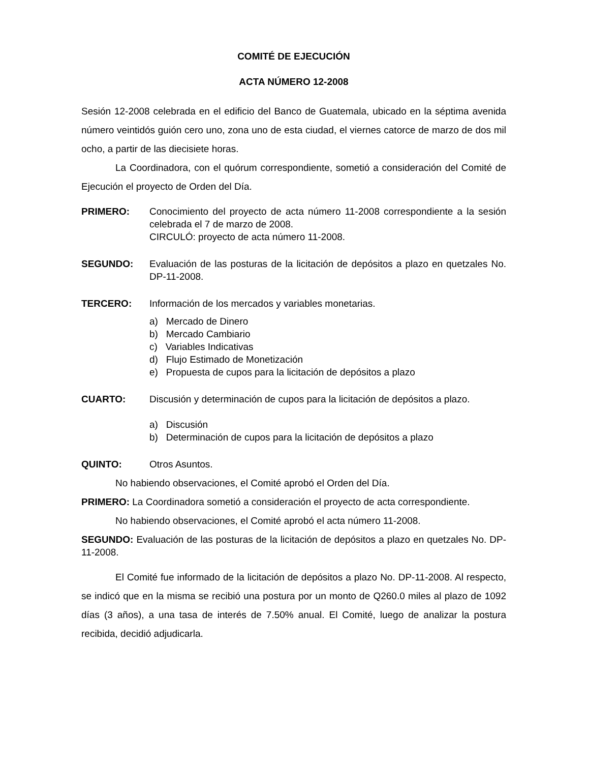COMITÉ DE EJECUCIÓN
ACTA NÚMERO 12-2008
Sesión 12-2008 celebrada en el edificio del Banco de Guatemala, ubicado en la séptima avenida número veintidós guión cero uno, zona uno de esta ciudad, el viernes catorce de marzo de dos mil ocho, a partir de las diecisiete horas.
La Coordinadora, con el quórum correspondiente, sometió a consideración del Comité de Ejecución el proyecto de Orden del Día.
PRIMERO: Conocimiento del proyecto de acta número 11-2008 correspondiente a la sesión celebrada el 7 de marzo de 2008.
CIRCULÓ: proyecto de acta número 11-2008.
SEGUNDO: Evaluación de las posturas de la licitación de depósitos a plazo en quetzales No. DP-11-2008.
TERCERO: Información de los mercados y variables monetarias.
a) Mercado de Dinero
b) Mercado Cambiario
c) Variables Indicativas
d) Flujo Estimado de Monetización
e) Propuesta de cupos para la licitación de depósitos a plazo
CUARTO: Discusión y determinación de cupos para la licitación de depósitos a plazo.
a) Discusión
b) Determinación de cupos para la licitación de depósitos a plazo
QUINTO: Otros Asuntos.
No habiendo observaciones, el Comité aprobó el Orden del Día.
PRIMERO: La Coordinadora sometió a consideración el proyecto de acta correspondiente.
No habiendo observaciones, el Comité aprobó el acta número 11-2008.
SEGUNDO: Evaluación de las posturas de la licitación de depósitos a plazo en quetzales No. DP-11-2008.
El Comité fue informado de la licitación de depósitos a plazo No. DP-11-2008. Al respecto, se indicó que en la misma se recibió una postura por un monto de Q260.0 miles al plazo de 1092 días (3 años), a una tasa de interés de 7.50% anual. El Comité, luego de analizar la postura recibida, decidió adjudicarla.